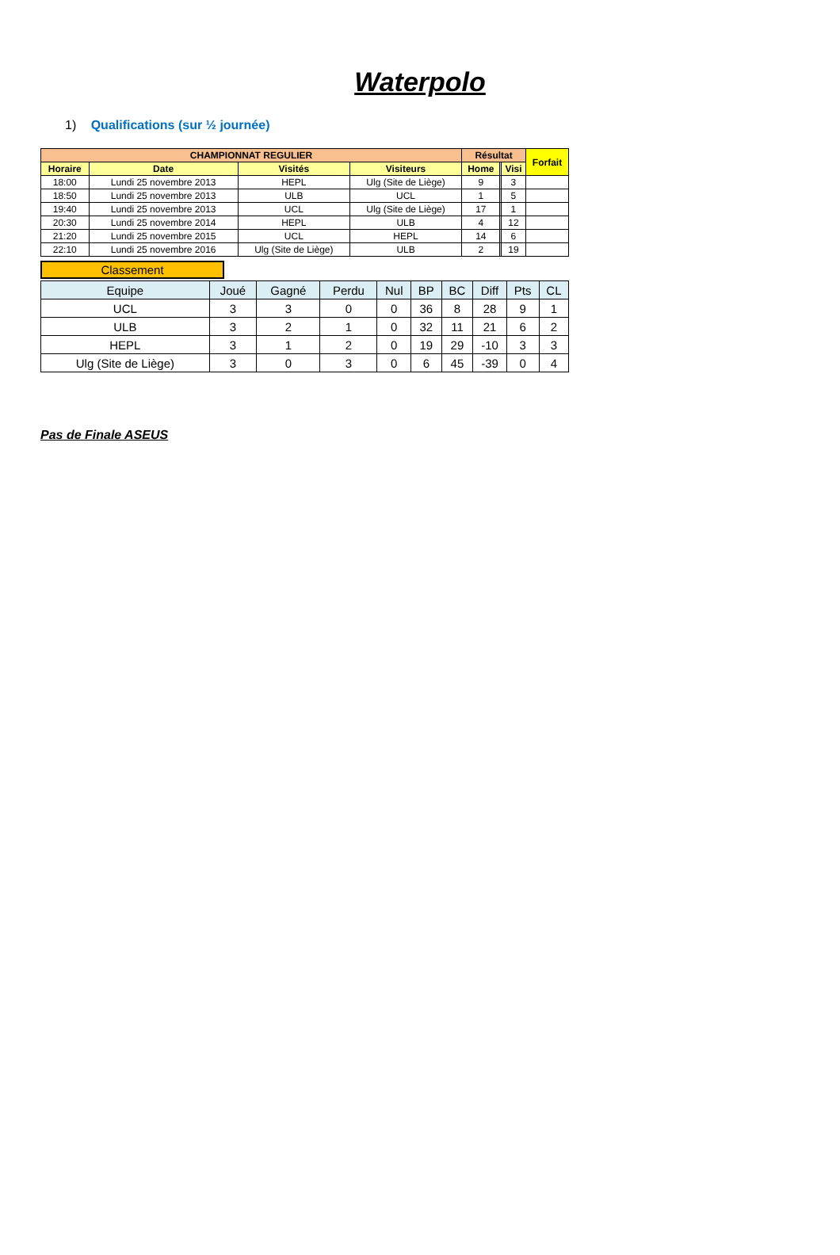Waterpolo
1) Qualifications (sur ½ journée)
| CHAMPIONNAT REGULIER | | | | Résultat | | | Forfait |
| --- | --- | --- | --- | --- | --- | --- | --- |
| Horaire | Date | Visités | Visiteurs | Home | | Visi | |
| 18:00 | Lundi 25 novembre 2013 | HEPL | Ulg (Site de Liège) | 9 | | 3 | |
| 18:50 | Lundi 25 novembre 2013 | ULB | UCL | 1 | | 5 | |
| 19:40 | Lundi 25 novembre 2013 | UCL | Ulg (Site de Liège) | 17 | | 1 | |
| 20:30 | Lundi 25 novembre 2014 | HEPL | ULB | 4 | | 12 | |
| 21:20 | Lundi 25 novembre 2015 | UCL | HEPL | 14 | | 6 | |
| 22:10 | Lundi 25 novembre 2016 | Ulg (Site de Liège) | ULB | 2 | | 19 | |
Classement
| Equipe | Joué | Gagné | Perdu | Nul | BP | BC | Diff | Pts | CL |
| --- | --- | --- | --- | --- | --- | --- | --- | --- | --- |
| UCL | 3 | 3 | 0 | 0 | 36 | 8 | 28 | 9 | 1 |
| ULB | 3 | 2 | 1 | 0 | 32 | 11 | 21 | 6 | 2 |
| HEPL | 3 | 1 | 2 | 0 | 19 | 29 | -10 | 3 | 3 |
| Ulg (Site de Liège) | 3 | 0 | 3 | 0 | 6 | 45 | -39 | 0 | 4 |
Pas de Finale ASEUS